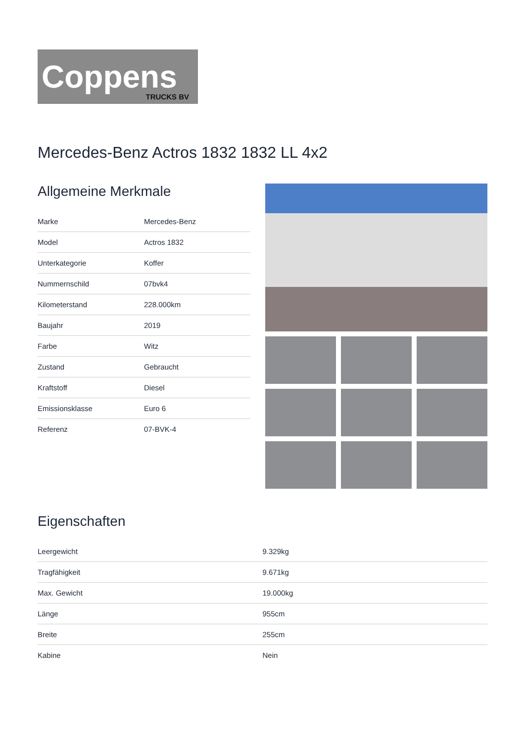Coppens
TRUCKS BV
Mercedes-Benz Actros 1832 1832 LL 4x2
Allgemeine Merkmale
| Marke | Mercedes-Benz |
| Model | Actros 1832 |
| Unterkategorie | Koffer |
| Nummernschild | 07bvk4 |
| Kilometerstand | 228.000km |
| Baujahr | 2019 |
| Farbe | Witz |
| Zustand | Gebraucht |
| Kraftstoff | Diesel |
| Emissionsklasse | Euro 6 |
| Referenz | 07-BVK-4 |
Eigenschaften
| Leergewicht | 9.329kg |
| Tragfähigkeit | 9.671kg |
| Max. Gewicht | 19.000kg |
| Länge | 955cm |
| Breite | 255cm |
| Kabine | Nein |